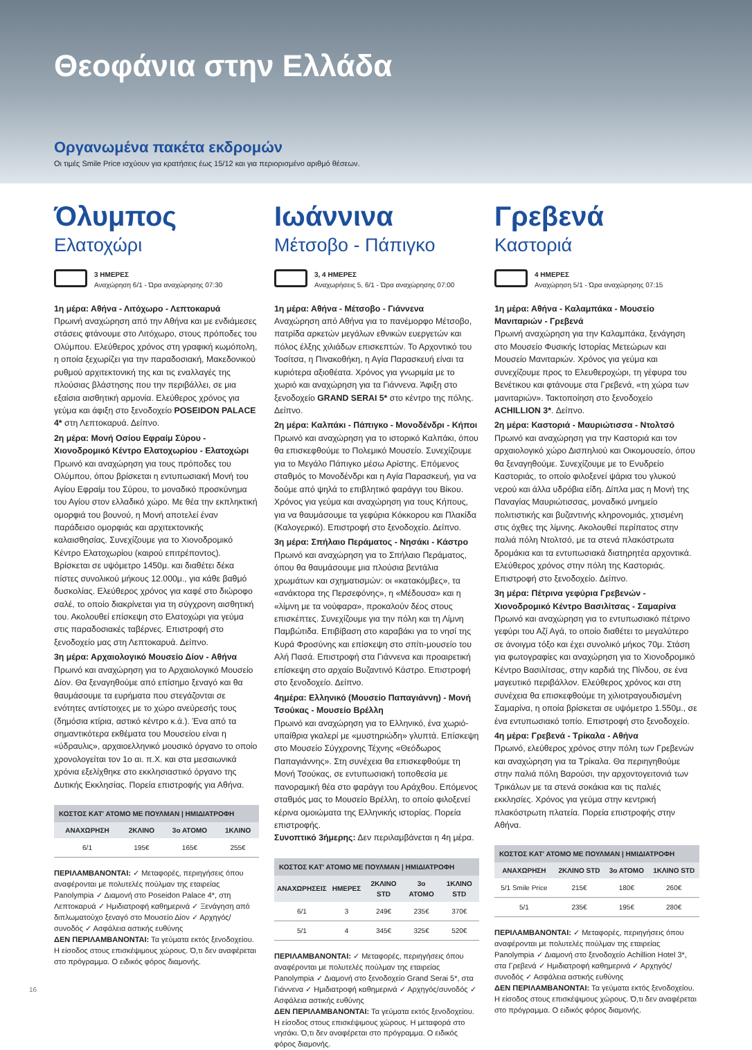Θεοφάνια στην Ελλάδα
Οργανωμένα πακέτα εκδρομών
Οι τιμές Smile Price ισχύουν για κρατήσεις έως 15/12 και για περιορισμένο αριθμό θέσεων.
Όλυμπος
Ελατοχώρι
3 ΗΜΕΡΕΣ
Αναχώρηση 6/1 - Ώρα αναχώρησης 07:30
1η μέρα: Αθήνα - Λιτόχωρο - Λεπτοκαρυά
Πρωινή αναχώρηση από την Αθήνα και με ενδιάμεσες στάσεις φτάνουμε στο Λιτόχωρο, στους πρόποδες του Ολύμπου. Ελεύθερος χρόνος στη γραφική κωμόπολη, η οποία ξεχωρίζει για την παραδοσιακή, Μακεδονικού ρυθμού αρχιτεκτονική της και τις εναλλαγές της πλούσιας βλάστησης που την περιβάλλει, σε μια εξαίσια αισθητική αρμονία. Ελεύθερος χρόνος για γεύμα και άφιξη στο ξενοδοχείο POSEIDON PALACE 4* στη Λεπτοκαρυά. Δείπνο.
2η μέρα: Μονή Οσίου Εφραίμ Σύρου - Χιονοδρομικό Κέντρο Ελατοχωρίου - Ελατοχώρι
Πρωινό και αναχώρηση για τους πρόποδες του Ολύμπου, όπου βρίσκεται η εντυπωσιακή Μονή του Αγίου Εφραίμ του Σύρου, το μοναδικό προσκύνημα του Αγίου στον ελλαδικό χώρο. Με θέα την εκπληκτική ομορφιά του βουνού, η Μονή αποτελεί έναν παράδεισο ομορφιάς και αρχιτεκτονικής καλαισθησίας. Συνεχίζουμε για το Χιονοδρομικό Κέντρο Ελατοχωρίου (καιρού επιτρέποντος). Βρίσκεται σε υψόμετρο 1450μ. και διαθέτει δέκα πίστες συνολικού μήκους 12.000μ., για κάθε βαθμό δυσκολίας. Ελεύθερος χρόνος για καφέ στο διώροφο σαλέ, το οποίο διακρίνεται για τη σύγχρονη αισθητική του. Ακολουθεί επίσκεψη στο Ελατοχώρι για γεύμα στις παραδοσιακές ταβέρνες. Επιστροφή στο ξενοδοχείο μας στη Λεπτοκαρυά. Δείπνο.
3η μέρα: Αρχαιολογικό Μουσείο Δίον - Αθήνα
Πρωινό και αναχώρηση για το Αρχαιολογικό Μουσείο Δίον. Θα ξεναγηθούμε από επίσημο ξεναγό και θα θαυμάσουμε τα ευρήματα που στεγάζονται σε ενότητες αντίστοιχες με το χώρο ανεύρεσής τους (δημόσια κτίρια, αστικό κέντρο κ.ά.). Ένα από τα σημαντικότερα εκθέματα του Μουσείου είναι η «ύδραυλις», αρχαιοελληνικό μουσικό όργανο το οποίο χρονολογείται τον 1ο αι. π.Χ. και στα μεσαιωνικά χρόνια εξελίχθηκε στο εκκλησιαστικό όργανο της Δυτικής Εκκλησίας. Πορεία επιστροφής για Αθήνα.
| ΚΟΣΤΟΣ ΚΑΤ' ΑΤΟΜΟ ΜΕ ΠΟΥΛΜΑΝ / ΗΜΙΔΙΑΤΡΟΦΗ | | | |
| --- | --- | --- | --- |
| ΑΝΑΧΩΡΗΣΗ | 2ΚΛΙΝΟ | 3ο ΑΤΟΜΟ | 1ΚΛΙΝΟ |
| 6/1 | 195€ | 165€ | 255€ |
ΠΕΡΙΛΑΜΒΑΝΟΝΤΑΙ: ✓ Μεταφορές, περιηγήσεις όπου αναφέρονται με πολυτελές πούλμαν της εταιρείας Panolympia ✓ Διαμονή στο Poseidon Palace 4*, στη Λεπτοκαρυά ✓ Ημιδιατροφή καθημερινά ✓ Ξενάγηση από διπλωματούχο ξεναγό στο Μουσείο Δίον ✓ Αρχηγός/συνοδός ✓ Ασφάλεια αστικής ευθύνης
ΔΕΝ ΠΕΡΙΛΑΜΒΑΝΟΝΤΑΙ: Τα γεύματα εκτός ξενοδοχείου. Η είσοδος στους επισκέψιμους χώρους. Ό,τι δεν αναφέρεται στο πρόγραμμα. Ο ειδικός φόρος διαμονής.
Ιωάννινα
Μέτσοβο - Πάπιγκο
3, 4 ΗΜΕΡΕΣ
Αναχωρήσεις 5, 6/1 - Ώρα αναχώρησης 07:00
1η μέρα: Αθήνα - Μέτσοβο - Γιάννενα
Αναχώρηση από Αθήνα για το πανέμορφο Μέτσοβο, πατρίδα αρκετών μεγάλων εθνικών ευεργετών και πόλος έλξης χιλιάδων επισκεπτών. Το Αρχοντικό του Τοσίτσα, η Πινακοθήκη, η Αγία Παρασκευή είναι τα κυριότερα αξιοθέατα. Χρόνος για γνωριμία με το χωριό και αναχώρηση για τα Γιάννενα. Άφιξη στο ξενοδοχείο GRAND SERAI 5* στο κέντρο της πόλης. Δείπνο.
2η μέρα: Καλπάκι - Πάπιγκο - Μονοδένδρι - Κήποι
Πρωινό και αναχώρηση για το ιστορικό Καλπάκι, όπου θα επισκεφθούμε το Πολεμικό Μουσείο. Συνεχίζουμε για το Μεγάλο Πάπιγκο μέσω Αρίστης. Επόμενος σταθμός το Μονοδένδρι και η Αγία Παρασκευή, για να δούμε από ψηλά το επιβλητικό φαράγγι του Βίκου. Χρόνος για γεύμα και αναχώρηση για τους Κήπους, για να θαυμάσουμε τα γεφύρια Κόκκορου και Πλακίδα (Καλογερικό). Επιστροφή στο ξενοδοχείο. Δείπνο.
3η μέρα: Σπήλαιο Περάματος - Νησάκι - Κάστρο
Πρωινό και αναχώρηση για το Σπήλαιο Περάματος, όπου θα θαυμάσουμε μια πλούσια βεντάλια χρωμάτων και σχηματισμών: οι «κατακόμβες», τα «ανάκτορα της Περσεφόνης», η «Μέδουσα» και η «λίμνη με τα νούφαρα», προκαλούν δέος στους επισκέπτες. Συνεχίζουμε για την πόλη και τη Λίμνη Παμβώτιδα. Επιβίβαση στο καραβάκι για το νησί της Κυρά Φροσύνης και επίσκεψη στο σπίτι-μουσείο του Αλή Πασά. Επιστροφή στα Γιάννενα και προαιρετική επίσκεψη στο αρχαίο Βυζαντινό Κάστρο. Επιστροφή στο ξενοδοχείο. Δείπνο.
4ημέρα: Ελληνικό (Μουσείο Παπαγιάννη) - Μονή Τσούκας - Μουσείο Βρέλλη
Πρωινό και αναχώρηση για το Ελληνικό, ένα χωριό-υπαίθρια γκαλερί με «μυστηριώδη» γλυπτά. Επίσκεψη στο Μουσείο Σύγχρονης Τέχνης «Θεόδωρος Παπαγιάννης». Στη συνέχεια θα επισκεφθούμε τη Μονή Τσούκας, σε εντυπωσιακή τοποθεσία με πανοραμική θέα στο φαράγγι του Αράχθου. Επόμενος σταθμός μας το Μουσείο Βρέλλη, το οποίο φιλοξενεί κέρινα ομοιώματα της Ελληνικής ιστορίας. Πορεία επιστροφής.
Συνοπτικό 3ήμερης: Δεν περιλαμβάνεται η 4η μέρα.
| ΚΟΣΤΟΣ ΚΑΤ' ΑΤΟΜΟ ΜΕ ΠΟΥΛΜΑΝ / ΗΜΙΔΙΑΤΡΟΦΗ | | | | |
| --- | --- | --- | --- | --- |
| ΑΝΑΧΩΡΗΣΕΙΣ | ΗΜΕΡΕΣ | 2ΚΛΙΝΟ STD | 3ο ΑΤΟΜΟ | 1ΚΛΙΝΟ STD |
| 6/1 | 3 | 249€ | 235€ | 370€ |
| 5/1 | 4 | 345€ | 325€ | 520€ |
ΠΕΡΙΛΑΜΒΑΝΟΝΤΑΙ: ✓ Μεταφορές, περιηγήσεις όπου αναφέρονται με πολυτελές πούλμαν της εταιρείας Panolympia ✓ Διαμονή στο ξενοδοχείο Grand Serai 5*, στα Γιάννενα ✓ Ημιδιατροφή καθημερινά ✓ Αρχηγός/συνοδός ✓ Ασφάλεια αστικής ευθύνης
ΔΕΝ ΠΕΡΙΛΑΜΒΑΝΟΝΤΑΙ: Τα γεύματα εκτός ξενοδοχείου. Η είσοδος στους επισκέψιμους χώρους. Η μεταφορά στο νησάκι. Ό,τι δεν αναφέρεται στο πρόγραμμα. Ο ειδικός φόρος διαμονής.
Γρεβενά
Καστοριά
4 ΗΜΕΡΕΣ
Αναχώρηση 5/1 - Ώρα αναχώρησης 07:15
1η μέρα: Αθήνα - Καλαμπάκα - Μουσείο Μανιταριών - Γρεβενά
Πρωινή αναχώρηση για την Καλαμπάκα, ξενάγηση στο Μουσείο Φυσικής Ιστορίας Μετεώρων και Μουσείο Μανιταριών. Χρόνος για γεύμα και συνεχίζουμε προς το Ελευθεροχώρι, τη γέφυρα του Βενέτικου και φτάνουμε στα Γρεβενά, «τη χώρα των μανιταριών». Τακτοποίηση στο ξενοδοχείο ACHILLION 3*. Δείπνο.
2η μέρα: Καστοριά - Μαυριώτισσα - Ντολτσό
Πρωινό και αναχώρηση για την Καστοριά και τον αρχαιολογικό χώρο Δισπηλιού και Οικομουσείο, όπου θα ξεναγηθούμε. Συνεχίζουμε με το Ενυδρείο Καστοριάς, το οποίο φιλοξενεί ψάρια του γλυκού νερού και άλλα υδρόβια είδη. Δίπλα μας η Μονή της Παναγίας Μαυριώτισσας, μοναδικό μνημείο πολιτιστικής και βυζαντινής κληρονομιάς, χτισμένη στις όχθες της λίμνης. Ακολουθεί περίπατος στην παλιά πόλη Ντολτσό, με τα στενά πλακόστρωτα δρομάκια και τα εντυπωσιακά διατηρητέα αρχοντικά. Ελεύθερος χρόνος στην πόλη της Καστοριάς. Επιστροφή στο ξενοδοχείο. Δείπνο.
3η μέρα: Πέτρινα γεφύρια Γρεβενών - Χιονοδρομικό Κέντρο Βασιλίτσας - Σαμαρίνα
Πρωινό και αναχώρηση για το εντυπωσιακό πέτρινο γεφύρι του Αζί Αγά, το οποίο διαθέτει το μεγαλύτερο σε άνοιγμα τόξο και έχει συνολικό μήκος 70μ. Στάση για φωτογραφίες και αναχώρηση για το Χιονοδρομικό Κέντρο Βασιλίτσας, στην καρδιά της Πίνδου, σε ένα μαγευτικό περιβάλλον. Ελεύθερος χρόνος και στη συνέχεια θα επισκεφθούμε τη χιλιοτραγουδισμένη Σαμαρίνα, η οποία βρίσκεται σε υψόμετρο 1.550μ., σε ένα εντυπωσιακό τοπίο. Επιστροφή στο ξενοδοχείο.
4η μέρα: Γρεβενά - Τρίκαλα - Αθήνα
Πρωινό, ελεύθερος χρόνος στην πόλη των Γρεβενών και αναχώρηση για τα Τρίκαλα. Θα περιηγηθούμε στην παλιά πόλη Βαρούσι, την αρχοντογειτονιά των Τρικάλων με τα στενά σοκάκια και τις παλιές εκκλησίες. Χρόνος για γεύμα στην κεντρική πλακόστρωτη πλατεία. Πορεία επιστροφής στην Αθήνα.
| ΚΟΣΤΟΣ ΚΑΤ' ΑΤΟΜΟ ΜΕ ΠΟΥΛΜΑΝ / ΗΜΙΔΙΑΤΡΟΦΗ | | | |
| --- | --- | --- | --- |
| ΑΝΑΧΩΡΗΣΗ | 2ΚΛΙΝΟ STD | 3ο ΑΤΟΜΟ | 1ΚΛΙΝΟ STD |
| 5/1 Smile Price | 215€ | 180€ | 260€ |
| 5/1 | 235€ | 195€ | 280€ |
ΠΕΡΙΛΑΜΒΑΝΟΝΤΑΙ: ✓ Μεταφορές, περιηγήσεις όπου αναφέρονται με πολυτελές πούλμαν της εταιρείας Panolympia ✓ Διαμονή στο ξενοδοχείο Achillion Hotel 3*, στα Γρεβενά ✓ Ημιδιατροφή καθημερινά ✓ Αρχηγός/συνοδός ✓ Ασφάλεια αστικής ευθύνης
ΔΕΝ ΠΕΡΙΛΑΜΒΑΝΟΝΤΑΙ: Τα γεύματα εκτός ξενοδοχείου. Η είσοδος στους επισκέψιμους χώρους. Ό,τι δεν αναφέρεται στο πρόγραμμα. Ο ειδικός φόρος διαμονής.
16